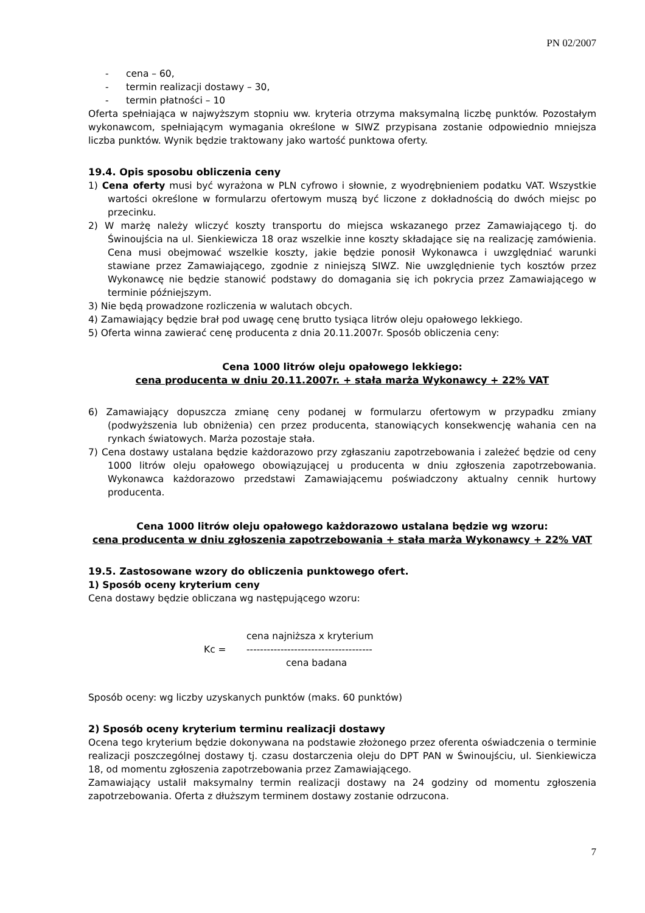PN 02/2007
- cena – 60,
- termin realizacji dostawy – 30,
- termin płatności – 10
Oferta spełniająca w najwyższym stopniu ww. kryteria otrzyma maksymalną liczbę punktów. Pozostałym wykonawcom, spełniającym wymagania określone w SIWZ przypisana zostanie odpowiednio mniejsza liczba punktów. Wynik będzie traktowany jako wartość punktowa oferty.
19.4. Opis sposobu obliczenia ceny
1) Cena oferty musi być wyrażona w PLN cyfrowo i słownie, z wyodrębnieniem podatku VAT. Wszystkie wartości określone w formularzu ofertowym muszą być liczone z dokładnością do dwóch miejsc po przecinku.
2) W marżę należy wliczyć koszty transportu do miejsca wskazanego przez Zamawiającego tj. do Świnoujścia na ul. Sienkiewicza 18 oraz wszelkie inne koszty składające się na realizację zamówienia. Cena musi obejmować wszelkie koszty, jakie będzie ponosił Wykonawca i uwzględniać warunki stawiane przez Zamawiającego, zgodnie z niniejszą SIWZ. Nie uwzględnienie tych kosztów przez Wykonawcę nie będzie stanowić podstawy do domagania się ich pokrycia przez Zamawiającego w terminie późniejszym.
3) Nie będą prowadzone rozliczenia w walutach obcych.
4) Zamawiający będzie brał pod uwagę cenę brutto tysiąca litrów oleju opałowego lekkiego.
5) Oferta winna zawierać cenę producenta z dnia 20.11.2007r. Sposób obliczenia ceny:
Cena 1000 litrów oleju opałowego lekkiego:
cena producenta w dniu 20.11.2007r. + stała marża Wykonawcy + 22% VAT
6) Zamawiający dopuszcza zmianę ceny podanej w formularzu ofertowym w przypadku zmiany (podwyższenia lub obniżenia) cen przez producenta, stanowiących konsekwencję wahania cen na rynkach światowych. Marża pozostaje stała.
7) Cena dostawy ustalana będzie każdorazowo przy zgłaszaniu zapotrzebowania i zależeć będzie od ceny 1000 litrów oleju opałowego obowiązującej u producenta w dniu zgłoszenia zapotrzebowania. Wykonawca każdorazowo przedstawi Zamawiającemu poświadczony aktualny cennik hurtowy producenta.
Cena 1000 litrów oleju opałowego każdorazowo ustalana będzie wg wzoru:
cena producenta w dniu zgłoszenia zapotrzebowania + stała marża Wykonawcy + 22% VAT
19.5. Zastosowane wzory do obliczenia punktowego ofert.
1) Sposób oceny kryterium ceny
Cena dostawy będzie obliczana wg następującego wzoru:
cena najniższa x kryterium
Kc =
-------------------------------------
cena badana
Sposób oceny: wg liczby uzyskanych punktów (maks. 60 punktów)
2) Sposób oceny kryterium terminu realizacji dostawy
Ocena tego kryterium będzie dokonywana na podstawie złożonego przez oferenta oświadczenia o terminie realizacji poszczególnej dostawy tj. czasu dostarczenia oleju do DPT PAN w Świnoujściu, ul. Sienkiewicza 18, od momentu zgłoszenia zapotrzebowania przez Zamawiającego.
Zamawiający ustalił maksymalny termin realizacji dostawy na 24 godziny od momentu zgłoszenia zapotrzebowania. Oferta z dłuższym terminem dostawy zostanie odrzucona.
7